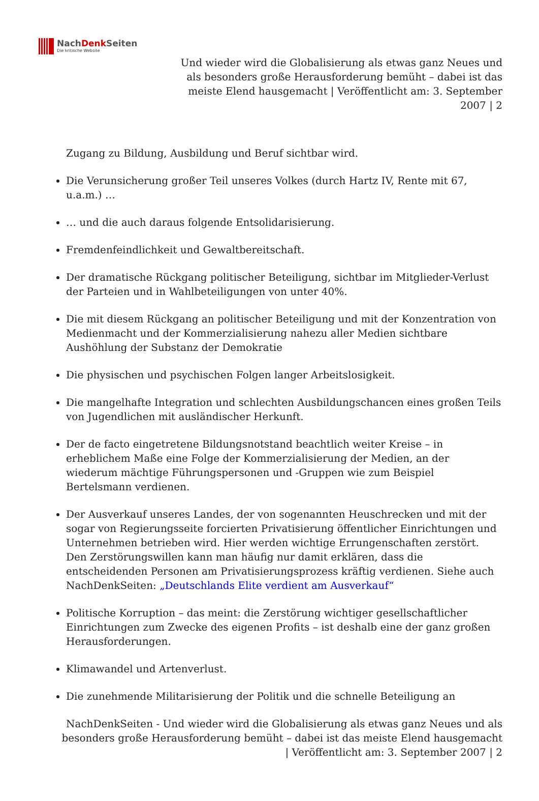NachDenk Seiten Die kritische Website
Und wieder wird die Globalisierung als etwas ganz Neues und als besonders große Herausforderung bemüht – dabei ist das meiste Elend hausgemacht | Veröffentlicht am: 3. September 2007 | 2
Zugang zu Bildung, Ausbildung und Beruf sichtbar wird.
Die Verunsicherung großer Teil unseres Volkes (durch Hartz IV, Rente mit 67, u.a.m.) …
… und die auch daraus folgende Entsolidarisierung.
Fremdenfeindlichkeit und Gewaltbereitschaft.
Der dramatische Rückgang politischer Beteiligung, sichtbar im Mitglieder-Verlust der Parteien und in Wahlbeteiligungen von unter 40%.
Die mit diesem Rückgang an politischer Beteiligung und mit der Konzentration von Medienmacht und der Kommerzialisierung nahezu aller Medien sichtbare Aushöhlung der Substanz der Demokratie
Die physischen und psychischen Folgen langer Arbeitslosigkeit.
Die mangelhafte Integration und schlechten Ausbildungschancen eines großen Teils von Jugendlichen mit ausländischer Herkunft.
Der de facto eingetretene Bildungsnotstand beachtlich weiter Kreise – in erheblichem Maße eine Folge der Kommerzialisierung der Medien, an der wiederum mächtige Führungspersonen und -Gruppen wie zum Beispiel Bertelsmann verdienen.
Der Ausverkauf unseres Landes, der von sogenannten Heuschrecken und mit der sogar von Regierungsseite forcierten Privatisierung öffentlicher Einrichtungen und Unternehmen betrieben wird. Hier werden wichtige Errungenschaften zerstört. Den Zerstörungswillen kann man häufig nur damit erklären, dass die entscheidenden Personen am Privatisierungsprozess kräftig verdienen. Siehe auch NachDenkSeiten: „Deutschlands Elite verdient am Ausverkauf“
Politische Korruption – das meint: die Zerstörung wichtiger gesellschaftlicher Einrichtungen zum Zwecke des eigenen Profits – ist deshalb eine der ganz großen Herausforderungen.
Klimawandel und Artenverlust.
Die zunehmende Militarisierung der Politik und die schnelle Beteiligung an
NachDenkSeiten - Und wieder wird die Globalisierung als etwas ganz Neues und als besonders große Herausforderung bemüht – dabei ist das meiste Elend hausgemacht | Veröffentlicht am: 3. September 2007 | 2